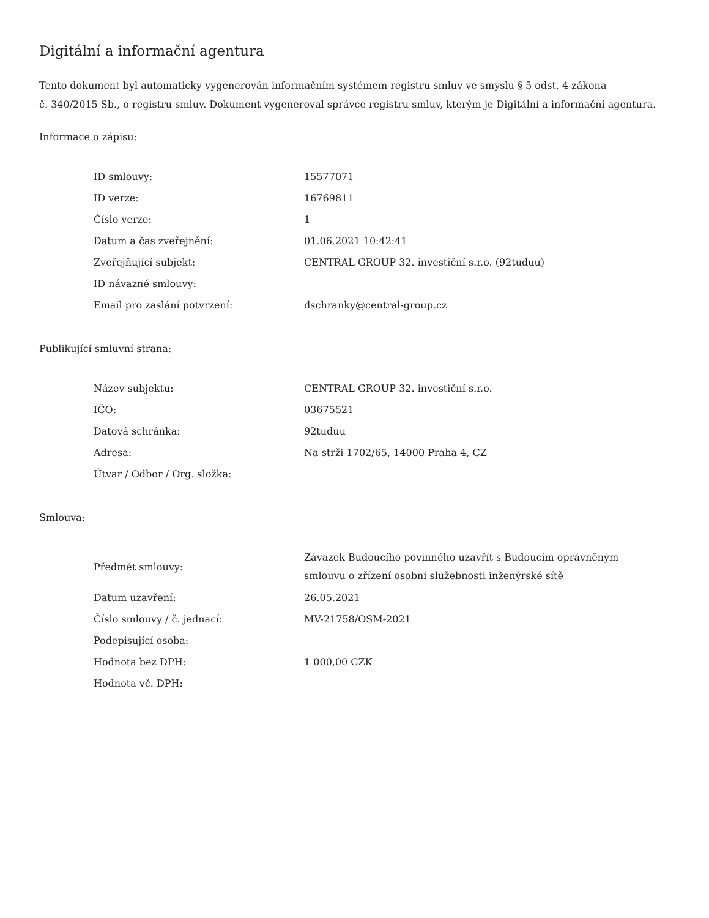Digitální a informační agentura
Tento dokument byl automaticky vygenerován informačním systémem registru smluv ve smyslu § 5 odst. 4 zákona
č. 340/2015 Sb., o registru smluv. Dokument vygeneroval správce registru smluv, kterým je Digitální a informační agentura.
Informace o zápisu:
| ID smlouvy: | 15577071 |
| ID verze: | 16769811 |
| Číslo verze: | 1 |
| Datum a čas zveřejnění: | 01.06.2021 10:42:41 |
| Zveřejňující subjekt: | CENTRAL GROUP 32. investiční s.r.o. (92tuduu) |
| ID návazné smlouvy: | |
| Email pro zaslání potvrzení: | dschranky@central-group.cz |
Publikující smluvní strana:
| Název subjektu: | CENTRAL GROUP 32. investiční s.r.o. |
| IČO: | 03675521 |
| Datová schránka: | 92tuduu |
| Adresa: | Na strži 1702/65, 14000 Praha 4, CZ |
| Útvar / Odbor / Org. složka: | |
Smlouva:
| Předmět smlouvy: | Závazek Budoucího povinného uzavřít s Budoucím oprávněným smlouvu o zřízení osobní služebnosti inženýrské sítě |
| Datum uzavření: | 26.05.2021 |
| Číslo smlouvy / č. jednací: | MV-21758/OSM-2021 |
| Podepisující osoba: | |
| Hodnota bez DPH: | 1 000,00 CZK |
| Hodnota vč. DPH: | |